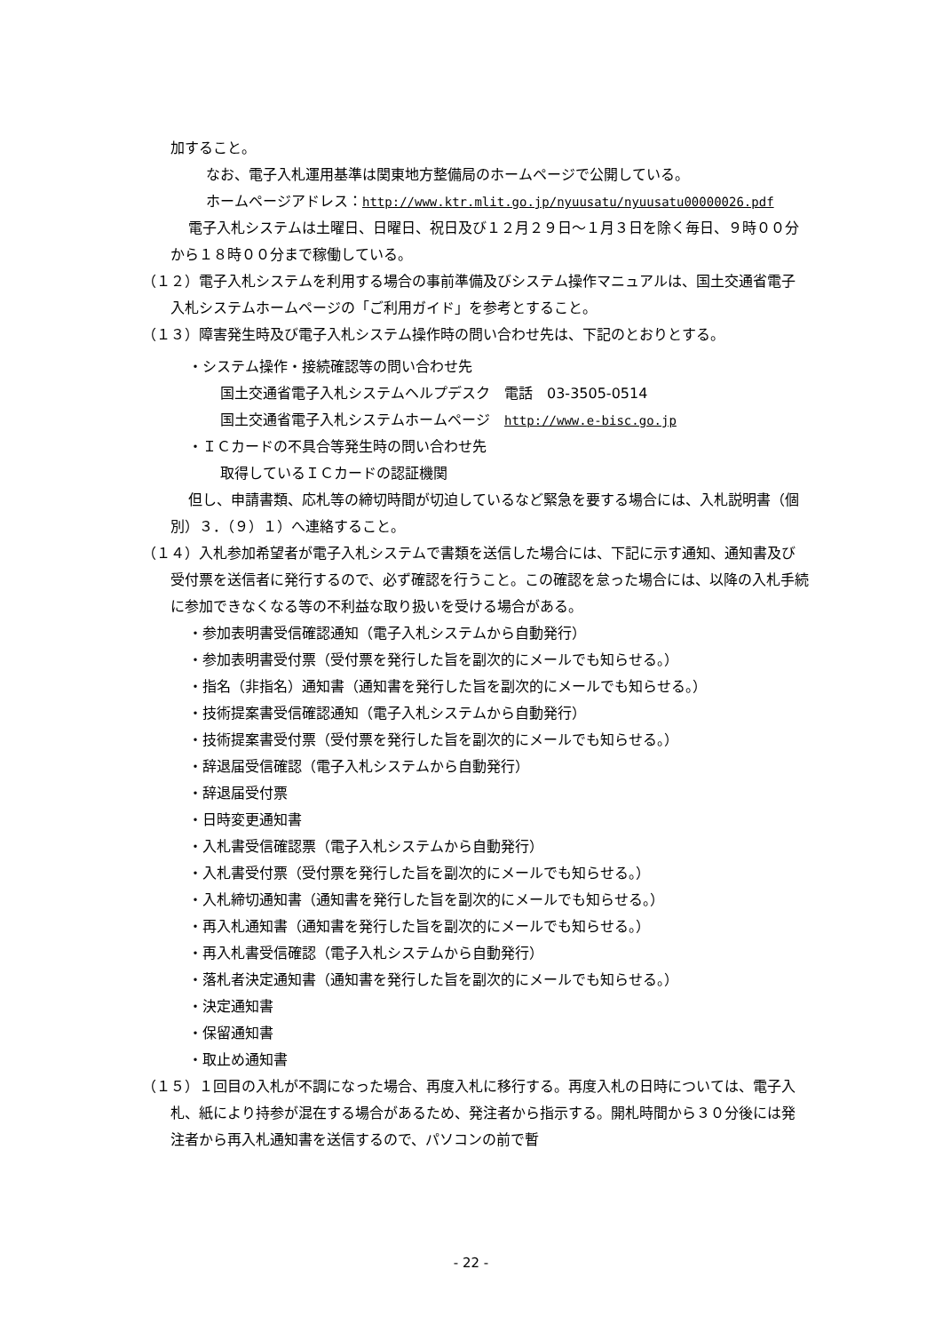加すること。
なお、電子入札運用基準は関東地方整備局のホームページで公開している。
ホームページアドレス：http://www.ktr.mlit.go.jp/nyuusatu/nyuusatu00000026.pdf
電子入札システムは土曜日、日曜日、祝日及び１２月２９日～１月３日を除く毎日、９時００分から１８時００分まで稼働している。
（１２）電子入札システムを利用する場合の事前準備及びシステム操作マニュアルは、国土交通省電子入札システムホームページの「ご利用ガイド」を参考とすること。
（１３）障害発生時及び電子入札システム操作時の問い合わせ先は、下記のとおりとする。
・システム操作・接続確認等の問い合わせ先
国土交通省電子入札システムヘルプデスク　電話　03-3505-0514
国土交通省電子入札システムホームページ　http://www.e-bisc.go.jp
・ＩＣカードの不具合等発生時の問い合わせ先
取得しているＩＣカードの認証機関
但し、申請書類、応札等の締切時間が切迫しているなど緊急を要する場合には、入札説明書（個別）３．（９）１）へ連絡すること。
（１４）入札参加希望者が電子入札システムで書類を送信した場合には、下記に示す通知、通知書及び受付票を送信者に発行するので、必ず確認を行うこと。この確認を怠った場合には、以降の入札手続に参加できなくなる等の不利益な取り扱いを受ける場合がある。
・参加表明書受信確認通知（電子入札システムから自動発行）
・参加表明書受付票（受付票を発行した旨を副次的にメールでも知らせる。）
・指名（非指名）通知書（通知書を発行した旨を副次的にメールでも知らせる。）
・技術提案書受信確認通知（電子入札システムから自動発行）
・技術提案書受付票（受付票を発行した旨を副次的にメールでも知らせる。）
・辞退届受信確認（電子入札システムから自動発行）
・辞退届受付票
・日時変更通知書
・入札書受信確認票（電子入札システムから自動発行）
・入札書受付票（受付票を発行した旨を副次的にメールでも知らせる。）
・入札締切通知書（通知書を発行した旨を副次的にメールでも知らせる。）
・再入札通知書（通知書を発行した旨を副次的にメールでも知らせる。）
・再入札書受信確認（電子入札システムから自動発行）
・落札者決定通知書（通知書を発行した旨を副次的にメールでも知らせる。）
・決定通知書
・保留通知書
・取止め通知書
（１５）１回目の入札が不調になった場合、再度入札に移行する。再度入札の日時については、電子入札、紙により持参が混在する場合があるため、発注者から指示する。開札時間から３０分後には発注者から再入札通知書を送信するので、パソコンの前で暫
- 22 -